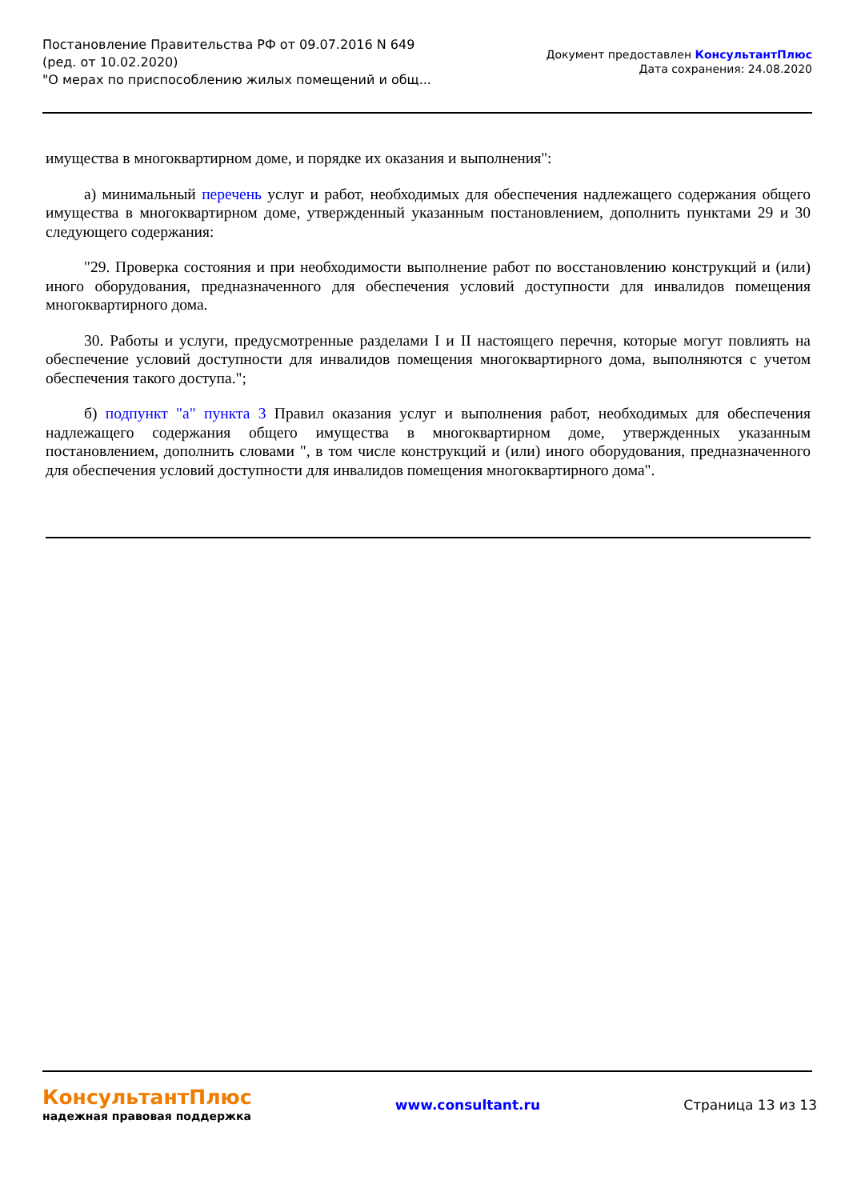Постановление Правительства РФ от 09.07.2016 N 649
(ред. от 10.02.2020)
"О мерах по приспособлению жилых помещений и общ...
Документ предоставлен КонсультантПлюс
Дата сохранения: 24.08.2020
имущества в многоквартирном доме, и порядке их оказания и выполнения":
а) минимальный перечень услуг и работ, необходимых для обеспечения надлежащего содержания общего имущества в многоквартирном доме, утвержденный указанным постановлением, дополнить пунктами 29 и 30 следующего содержания:
"29. Проверка состояния и при необходимости выполнение работ по восстановлению конструкций и (или) иного оборудования, предназначенного для обеспечения условий доступности для инвалидов помещения многоквартирного дома.
30. Работы и услуги, предусмотренные разделами I и II настоящего перечня, которые могут повлиять на обеспечение условий доступности для инвалидов помещения многоквартирного дома, выполняются с учетом обеспечения такого доступа.";
б) подпункт "а" пункта 3 Правил оказания услуг и выполнения работ, необходимых для обеспечения надлежащего содержания общего имущества в многоквартирном доме, утвержденных указанным постановлением, дополнить словами ", в том числе конструкций и (или) иного оборудования, предназначенного для обеспечения условий доступности для инвалидов помещения многоквартирного дома".
КонсультантПлюс
надежная правовая поддержка
www.consultant.ru Страница 13 из 13